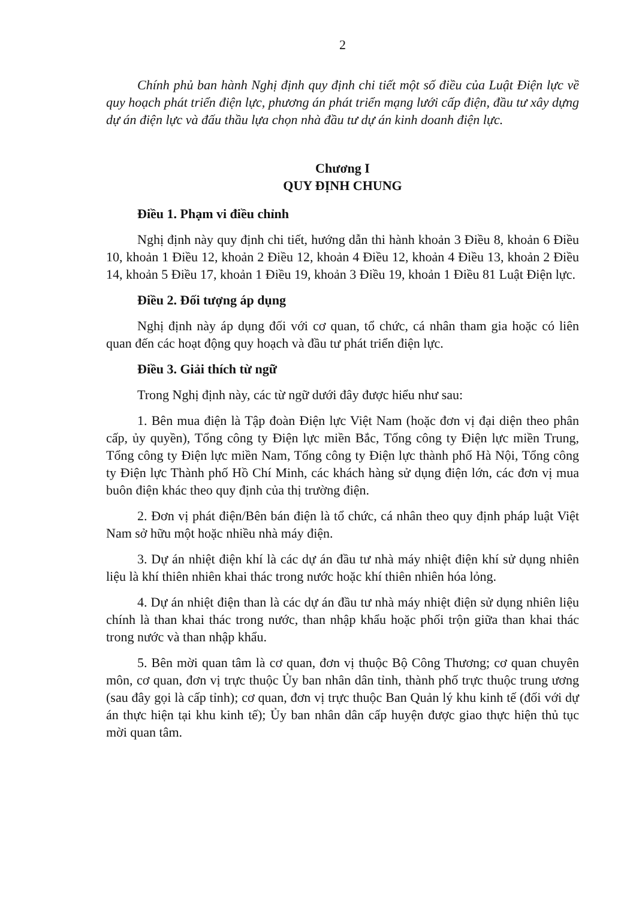2
Chính phủ ban hành Nghị định quy định chi tiết một số điều của Luật Điện lực về quy hoạch phát triển điện lực, phương án phát triển mạng lưới cấp điện, đầu tư xây dựng dự án điện lực và đấu thầu lựa chọn nhà đầu tư dự án kinh doanh điện lực.
Chương I
QUY ĐỊNH CHUNG
Điều 1. Phạm vi điều chỉnh
Nghị định này quy định chi tiết, hướng dẫn thi hành khoản 3 Điều 8, khoản 6 Điều 10, khoản 1 Điều 12, khoản 2 Điều 12, khoản 4 Điều 12, khoản 4 Điều 13, khoản 2 Điều 14, khoản 5 Điều 17, khoản 1 Điều 19, khoản 3 Điều 19, khoản 1 Điều 81 Luật Điện lực.
Điều 2. Đối tượng áp dụng
Nghị định này áp dụng đối với cơ quan, tổ chức, cá nhân tham gia hoặc có liên quan đến các hoạt động quy hoạch và đầu tư phát triển điện lực.
Điều 3. Giải thích từ ngữ
Trong Nghị định này, các từ ngữ dưới đây được hiểu như sau:
1. Bên mua điện là Tập đoàn Điện lực Việt Nam (hoặc đơn vị đại diện theo phân cấp, ủy quyền), Tổng công ty Điện lực miền Bắc, Tổng công ty Điện lực miền Trung, Tổng công ty Điện lực miền Nam, Tổng công ty Điện lực thành phố Hà Nội, Tổng công ty Điện lực Thành phố Hồ Chí Minh, các khách hàng sử dụng điện lớn, các đơn vị mua buôn điện khác theo quy định của thị trường điện.
2. Đơn vị phát điện/Bên bán điện là tổ chức, cá nhân theo quy định pháp luật Việt Nam sở hữu một hoặc nhiều nhà máy điện.
3. Dự án nhiệt điện khí là các dự án đầu tư nhà máy nhiệt điện khí sử dụng nhiên liệu là khí thiên nhiên khai thác trong nước hoặc khí thiên nhiên hóa lỏng.
4. Dự án nhiệt điện than là các dự án đầu tư nhà máy nhiệt điện sử dụng nhiên liệu chính là than khai thác trong nước, than nhập khẩu hoặc phối trộn giữa than khai thác trong nước và than nhập khẩu.
5. Bên mời quan tâm là cơ quan, đơn vị thuộc Bộ Công Thương; cơ quan chuyên môn, cơ quan, đơn vị trực thuộc Ủy ban nhân dân tỉnh, thành phố trực thuộc trung ương (sau đây gọi là cấp tỉnh); cơ quan, đơn vị trực thuộc Ban Quản lý khu kinh tế (đối với dự án thực hiện tại khu kinh tế); Ủy ban nhân dân cấp huyện được giao thực hiện thủ tục mời quan tâm.